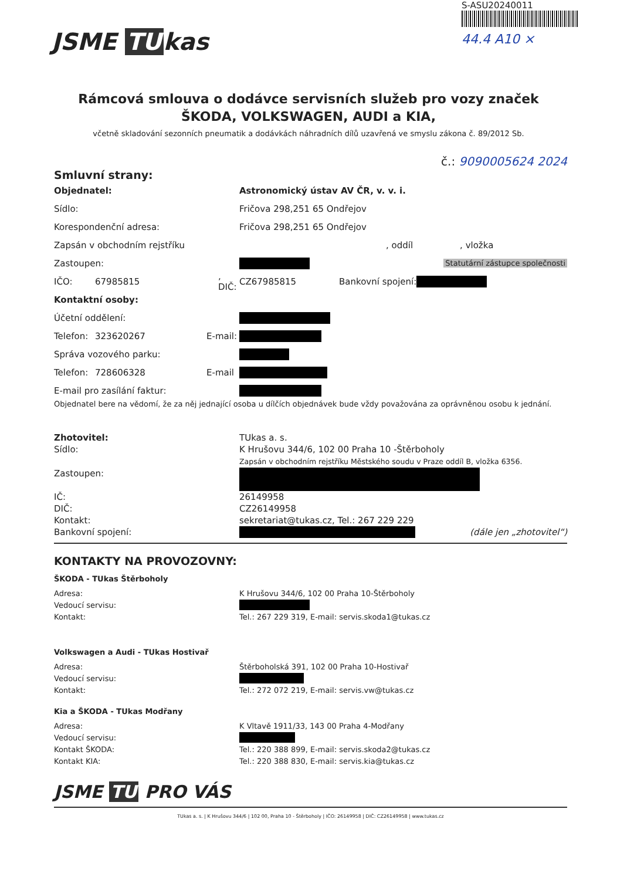JSME TU kas
S-ASU20240011
44.4 A10 ×
Rámcová smlouva o dodávce servisních služeb pro vozy značek
ŠKODA, VOLKSWAGEN, AUDI a KIA,
včetně skladování sezonních pneumatik a dodávkách náhradních dílů uzavřená ve smyslu zákona č. 89/2012 Sb.
č.: 9090005624 2024
Smluvní strany:
Objednatel: Astronomický ústav AV ČR, v. v. i.
Sídlo: Fričova 298,251 65 Ondřejov
Korespondenční adresa: Fričova 298,251 65 Ondřejov
Zapsán v obchodním rejstříku , oddíl , vložka
Zastoupen: Statutární zástupce společnosti
IČO: 67985815, DIČ: CZ67985815 Bankovní spojení:
Kontaktní osoby:
Účetní oddělení:
Telefon: 323620267 E-mail:
Správa vozového parku:
Telefon: 728606328 E-mail
E-mail pro zasílání faktur:
Objednatel bere na vědomí, že za něj jednající osoba u dílčích objednávek bude vždy považována za oprávněnou osobu k jednání.
Zhotovitel: TUkas a. s.
Sídlo: K Hrušovu 344/6, 102 00 Praha 10 -Štěrboholy
Zapsán v obchodním rejstříku Městského soudu v Praze oddíl B, vložka 6356.
Zastoupen:
IČ: 26149958
DIČ: CZ26149958
Kontakt: sekretariat@tukas.cz, Tel.: 267 229 229
Bankovní spojení: (dále jen „zhotovitel“)
KONTAKTY NA PROVOZOVNY:
ŠKODA - TUkas Štěrboholy
Adresa: K Hrušovu 344/6, 102 00 Praha 10-Štěrboholy
Vedoucí servisu:
Kontakt: Tel.: 267 229 319, E-mail: servis.skoda1@tukas.cz
Volkswagen a Audi - TUkas Hostivař
Adresa: Štěrboholská 391, 102 00 Praha 10-Hostivař
Vedoucí servisu:
Kontakt: Tel.: 272 072 219, E-mail: servis.vw@tukas.cz
Kia a ŠKODA - TUkas Modřany
Adresa: K Vltavě 1911/33, 143 00 Praha 4-Modřany
Vedoucí servisu:
Kontakt ŠKODA: Tel.: 220 388 899, E-mail: servis.skoda2@tukas.cz
Kontakt KIA: Tel.: 220 388 830, E-mail: servis.kia@tukas.cz
JSME TU PRO VÁS
TUkas a. s. | K Hrušovu 344/6 | 102 00, Praha 10 - Štěrboholy | IČO: 26149958 | DIČ: CZ26149958 | www.tukas.cz